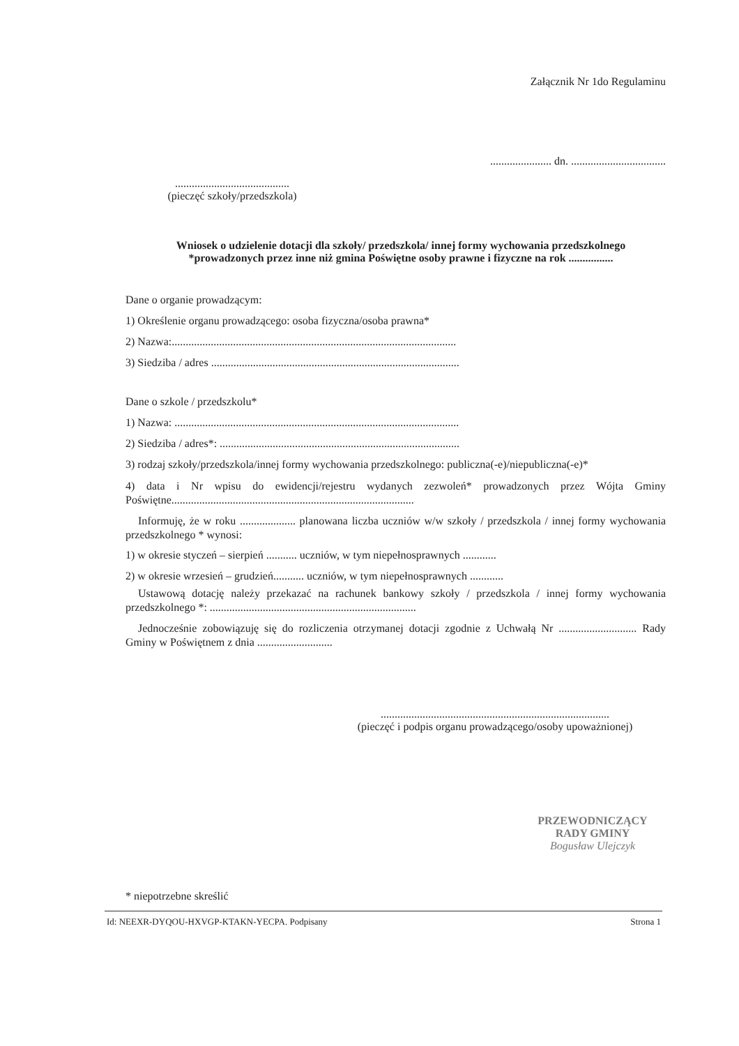Załącznik Nr 1do Regulaminu
...................... dn. ..................................
.........................................
(pieczęć szkoły/przedszkola)
Wniosek o udzielenie dotacji dla szkoły/ przedszkola/ innej formy wychowania przedszkolnego *prowadzonych przez inne niż gmina Poświętne osoby prawne i fizyczne na rok ................
Dane o organie prowadzącym:
1) Określenie organu prowadzącego: osoba fizyczna/osoba prawna*
2) Nazwa:......................................................................................................
3) Siedziba / adres .........................................................................................
Dane o szkole / przedszkolu*
1) Nazwa: ......................................................................................................
2) Siedziba / adres*: ......................................................................................
3) rodzaj szkoły/przedszkola/innej formy wychowania przedszkolnego: publiczna(-e)/niepubliczna(-e)*
4) data i Nr wpisu do ewidencji/rejestru wydanych zezwoleń* prowadzonych przez Wójta Gminy Poświętne.......................................................................................
Informuję, że w roku .................... planowana liczba uczniów w/w szkoły / przedszkola / innej formy wychowania przedszkolnego * wynosi:
1) w okresie styczeń – sierpień ........... uczniów, w tym niepełnosprawnych ............
2) w okresie wrzesień – grudzień........... uczniów, w tym niepełnosprawnych ............
Ustawową dotację należy przekazać na rachunek bankowy szkoły / przedszkola / innej formy wychowania przedszkolnego *: ..........................................................................
Jednocześnie zobowiązuję się do rozliczenia otrzymanej dotacji zgodnie z Uchwałą Nr ............................ Rady Gminy w Poświętnem z dnia ...........................
..................................................................................
(pieczęć i podpis organu prowadzącego/osoby upoważnionej)
PRZEWODNICZĄCY
RADY GMINY
Bogusław Ulejczyk
* niepotrzebne skreślić
Id: NEEXR-DYQOU-HXVGP-KTAKN-YECPA. Podpisany Strona 1